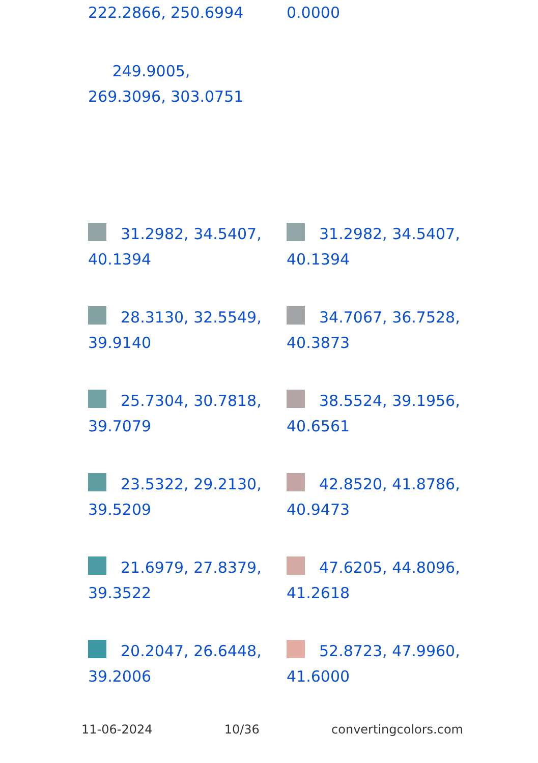222.2866, 250.6994 0.0000
249.9005,
269.3096, 303.0751
31.2982, 34.5407,
40.1394
31.2982, 34.5407,
40.1394
28.3130, 32.5549,
39.9140
34.7067, 36.7528,
40.3873
25.7304, 30.7818,
39.7079
38.5524, 39.1956,
40.6561
23.5322, 29.2130,
39.5209
42.8520, 41.8786,
40.9473
21.6979, 27.8379,
39.3522
47.6205, 44.8096,
41.2618
20.2047, 26.6448,
39.2006
52.8723, 47.9960,
41.6000
11-06-2024 10/36 convertingcolors.com